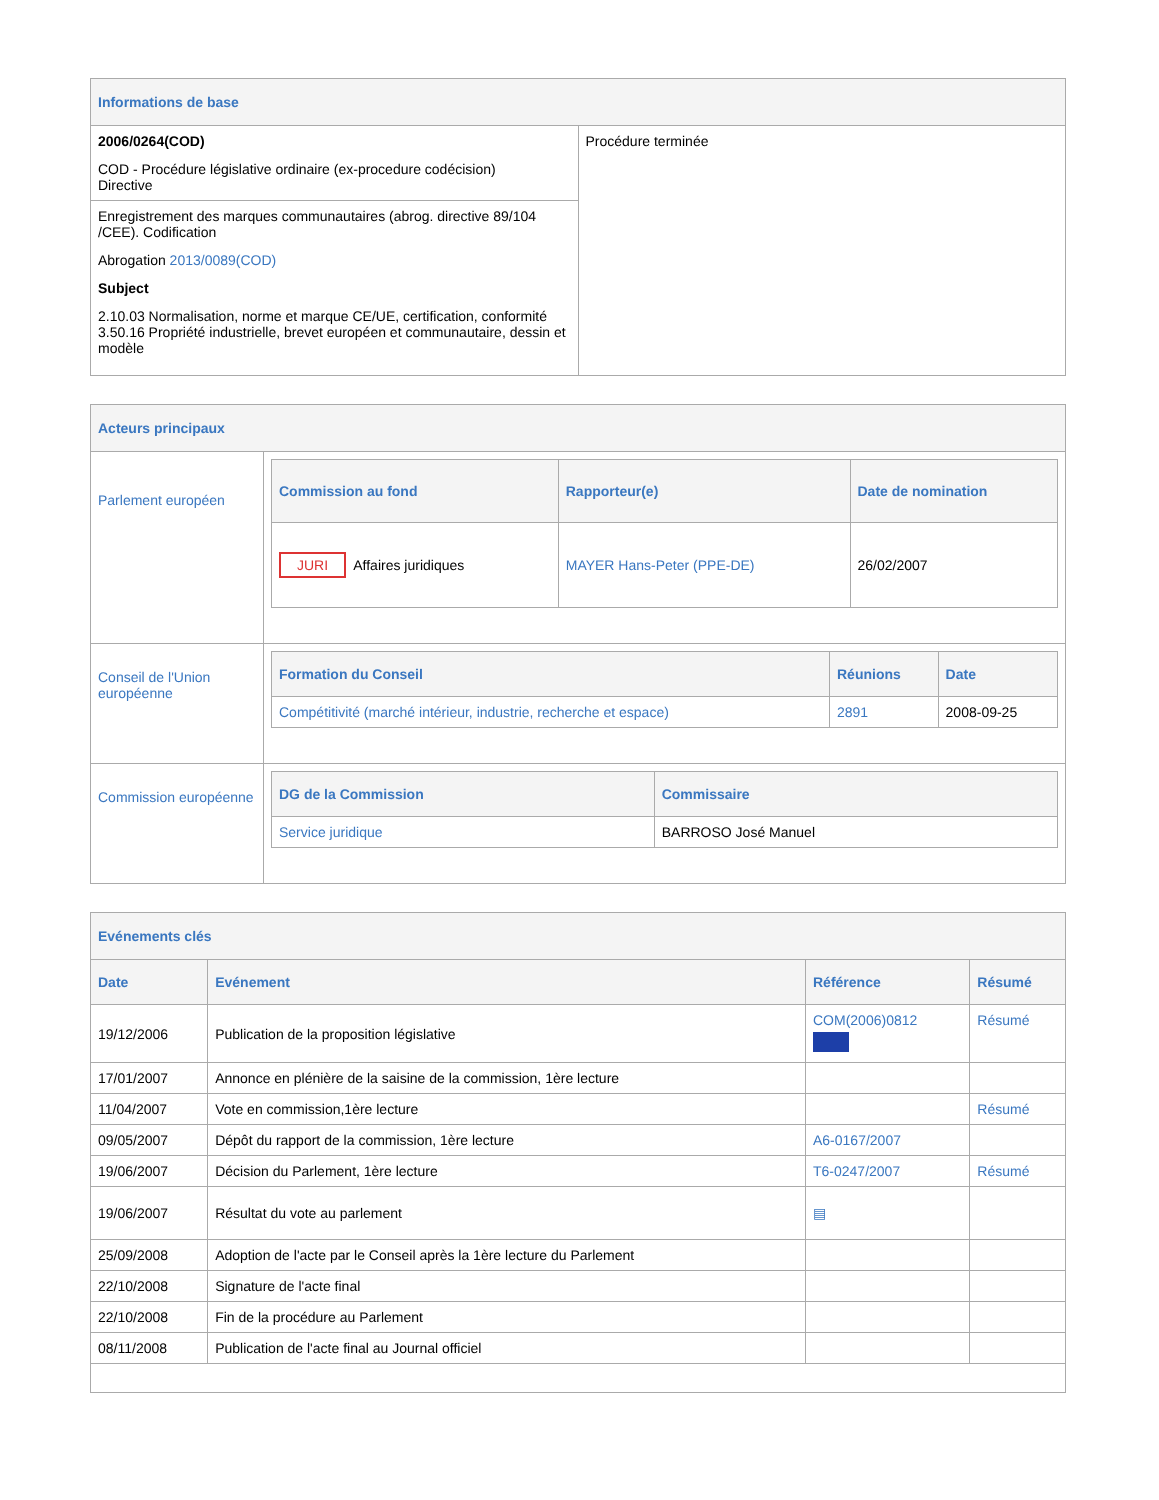| Informations de base | |
| 2006/0264(COD) COD - Procédure législative ordinaire (ex-procedure codécision) Directive | Procédure terminée |
| Enregistrement des marques communautaires (abrog. directive 89/104 /CEE). Codification Abrogation 2013/0089(COD) Subject 2.10.03 Normalisation, norme et marque CE/UE, certification, conformité 3.50.16 Propriété industrielle, brevet européen et communautaire, dessin et modèle | |
| Acteurs principaux | |
| Parlement européen | / Commission au fond / Rapporteur(e) / Date de nomination / / --- / --- / --- / / JURI Affaires juridiques / MAYER Hans-Peter (PPE-DE) / 26/02/2007 / |
| Conseil de l'Union européenne | / Formation du Conseil / Réunions / Date / / --- / --- / --- / / Compétitivité (marché intérieur, industrie, recherche et espace) / 2891 / 2008-09-25 / |
| Commission européenne | / DG de la Commission / Commissaire / / --- / --- / / Service juridique / BARROSO José Manuel / |
| Evénements clés | | | |
| Date | Evénement | Référence | Résumé |
| 19/12/2006 | Publication de la proposition législative | COM(2006)0812 | Résumé |
| 17/01/2007 | Annonce en plénière de la saisine de la commission, 1ère lecture | | |
| 11/04/2007 | Vote en commission,1ère lecture | | Résumé |
| 09/05/2007 | Dépôt du rapport de la commission, 1ère lecture | A6-0167/2007 | |
| 19/06/2007 | Décision du Parlement, 1ère lecture | T6-0247/2007 | Résumé |
| 19/06/2007 | Résultat du vote au parlement | ▤ | |
| 25/09/2008 | Adoption de l'acte par le Conseil après la 1ère lecture du Parlement | | |
| 22/10/2008 | Signature de l'acte final | | |
| 22/10/2008 | Fin de la procédure au Parlement | | |
| 08/11/2008 | Publication de l'acte final au Journal officiel | | |